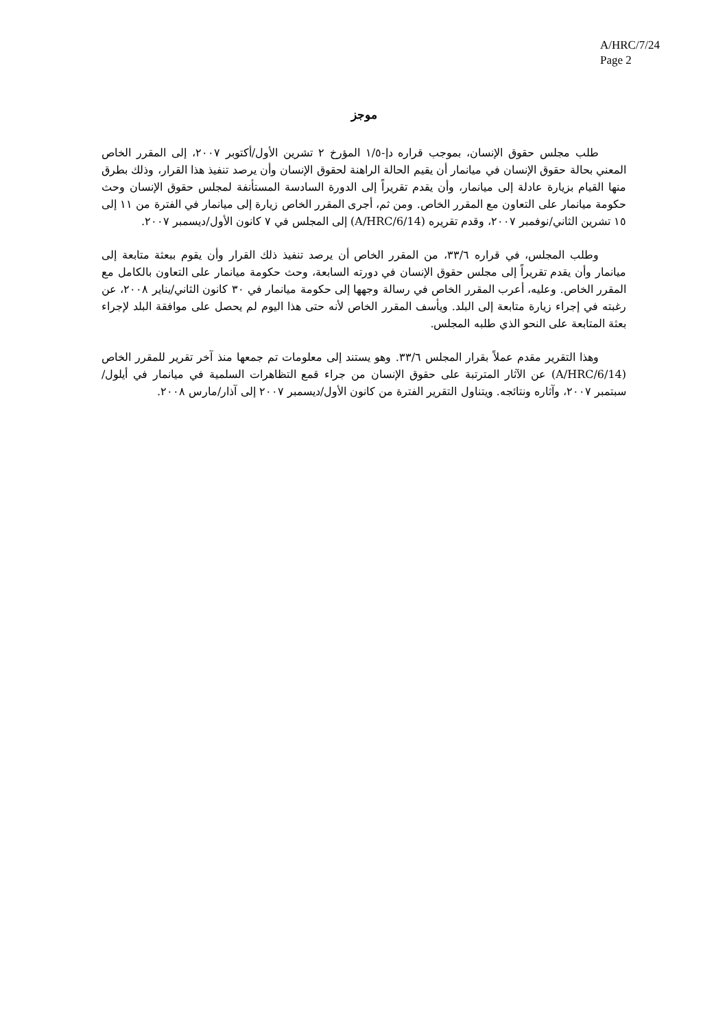A/HRC/7/24
Page 2
موجز
طلب مجلس حقوق الإنسان، بموجب قراره دإ-١/٥ المؤرخ ٢ تشرين الأول/أكتوبر ٢٠٠٧، إلى المقرر الخاص المعني بحالة حقوق الإنسان في ميانمار أن يقيم الحالة الراهنة لحقوق الإنسان وأن يرصد تنفيذ هذا القرار، وذلك بطرق منها القيام بزيارة عادلة إلى ميانمار، وأن يقدم تقريراً إلى الدورة السادسة المستأنفة لمجلس حقوق الإنسان وحث حكومة ميانمار على التعاون مع المقرر الخاص. ومن ثم، أجرى المقرر الخاص زيارة إلى ميانمار في الفترة من ١١ إلى ١٥ تشرين الثاني/نوفمبر ٢٠٠٧، وقدم تقريره (A/HRC/6/14) إلى المجلس في ٧ كانون الأول/ديسمبر ٢٠٠٧.
وطلب المجلس، في قراره ٣٣/٦، من المقرر الخاص أن يرصد تنفيذ ذلك القرار وأن يقوم ببعثة متابعة إلى ميانمار وأن يقدم تقريراً إلى مجلس حقوق الإنسان في دورته السابعة، وحث حكومة ميانمار على التعاون بالكامل مع المقرر الخاص. وعليه، أعرب المقرر الخاص في رسالة وجهها إلى حكومة ميانمار في ٣٠ كانون الثاني/يناير ٢٠٠٨، عن رغبته في إجراء زيارة متابعة إلى البلد. ويأسف المقرر الخاص لأنه حتى هذا اليوم لم يحصل على موافقة البلد لإجراء بعثة المتابعة على النحو الذي طلبه المجلس.
وهذا التقرير مقدم عملاً بقرار المجلس ٣٣/٦. وهو يستند إلى معلومات تم جمعها منذ آخر تقرير للمقرر الخاص (A/HRC/6/14) عن الآثار المترتبة على حقوق الإنسان من جراء قمع التظاهرات السلمية في ميانمار في أيلول/سبتمبر ٢٠٠٧، وآثاره ونتائجه. ويتناول التقرير الفترة من كانون الأول/ديسمبر ٢٠٠٧ إلى آذار/مارس ٢٠٠٨.